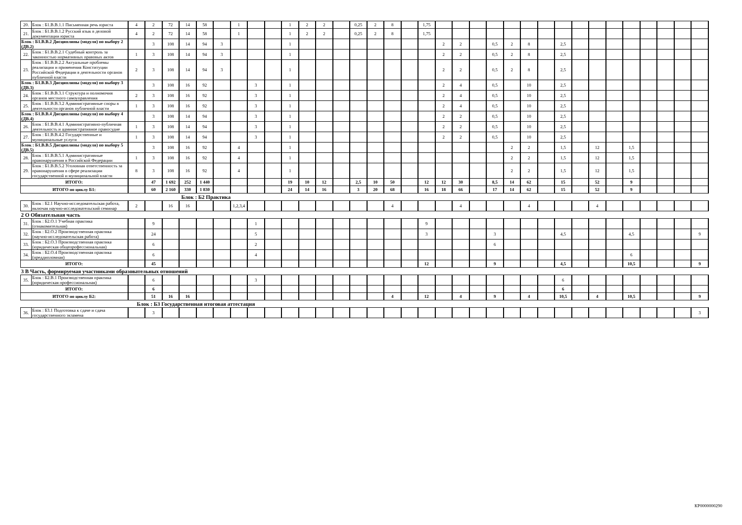| 20. | Блок : Б1.В.В.1.1 Письменная речь юриста | 4 | 2 | 72 | 14 | 58 | | 1 | | | 1 | 2 | 2 | | 0,25 | 2 | 8 | | 1,75 | | | | | | | | | | | | | | | | |
| 21. | Блок : Б1.В.В.1.2 Русский язык в деловой документации юриста | 4 | 2 | 72 | 14 | 58 | | 1 | | | 1 | 2 | 2 | | 0,25 | 2 | 8 | | 1,75 | | | | | | | | | | | | | | | | |
| Блок : Б1.В.В.2 Дисциплины (модуля) по выбору 2 (ДВ.2) | | | 3 | 108 | 14 | 94 | 3 | | | | 1 | | | | | | | | | 2 | 2 | | 0,5 | 2 | 8 | | 2,5 | | | | | | | | |
| 22. | Блок : Б1.В.В.2.1 Судебный контроль за законностью нормативных правовых актов | 1 | 3 | 108 | 14 | 94 | 3 | | | | 1 | | | | | | | | | 2 | 2 | | 0,5 | 2 | 8 | | 2,5 | | | | | | | | |
| 23. | Блок : Б1.В.В.2.2 Актуальные проблемы реализации и применения Конституции Российской Федерации в деятельности органов публичной власти | 2 | 3 | 108 | 14 | 94 | 3 | | | | 1 | | | | | | | | | 2 | 2 | | 0,5 | 2 | 8 | | 2,5 | | | | | | | | |
| Блок : Б1.В.В.3 Дисциплины (модуля) по выбору 3 (ДВ.3) | | | 3 | 108 | 16 | 92 | | | 3 | | 1 | | | | | | | | | 2 | 4 | | 0,5 | | 10 | | 2,5 | | | | | | | | |
| 24. | Блок : Б1.В.В.3.1 Структура и полномочия органов местного самоуправления | 2 | 3 | 108 | 16 | 92 | | | 3 | | 1 | | | | | | | | | 2 | 4 | | 0,5 | | 10 | | 2,5 | | | | | | | | |
| 25. | Блок : Б1.В.В.3.2 Административные споры в деятельности органов публичной власти | 1 | 3 | 108 | 16 | 92 | | | 3 | | 1 | | | | | | | | | 2 | 4 | | 0,5 | | 10 | | 2,5 | | | | | | | | |
| Блок : Б1.В.В.4 Дисциплины (модуля) по выбору 4 (ДВ.4) | | | 3 | 108 | 14 | 94 | | | 3 | | 1 | | | | | | | | | 2 | 2 | | 0,5 | | 10 | | 2,5 | | | | | | | | |
| 26. | Блок : Б1.В.В.4.1 Административно-публичная деятельность и административное правосудие | 1 | 3 | 108 | 14 | 94 | | | 3 | | 1 | | | | | | | | | 2 | 2 | | 0,5 | | 10 | | 2,5 | | | | | | | | |
| 27. | Блок : Б1.В.В.4.2 Государственные и муниципальные услуги | 1 | 3 | 108 | 14 | 94 | | | 3 | | 1 | | | | | | | | | 2 | 2 | | 0,5 | | 10 | | 2,5 | | | | | | | | |
| Блок : Б1.В.В.5 Дисциплины (модуля) по выбору 5 (ДВ.5) | | | 3 | 108 | 16 | 92 | | 4 | | | 1 | | | | | | | | | | | | | 2 | 2 | | 1,5 | | 12 | | 1,5 | | | | |
| 28. | Блок : Б1.В.В.5.1 Административные правонарушения в Российской Федерации | 1 | 3 | 108 | 16 | 92 | | 4 | | | 1 | | | | | | | | | | | | | 2 | 2 | | 1,5 | | 12 | | 1,5 | | | | |
| 29. | Блок : Б1.В.В.5.2 Уголовная ответственность за правонарушения в сфере реализации государственной и муниципальной власти | 8 | 3 | 108 | 16 | 92 | | 4 | | | 1 | | | | | | | | | | | | | 2 | 2 | | 1,5 | | 12 | | 1,5 | | | | |
| ИТОГО: | | | 47 | 1 692 | 252 | 1 440 | | | | | 19 | 10 | 12 | | 2,5 | 10 | 50 | | 12 | 12 | 30 | | 8,5 | 14 | 62 | | 15 | | 52 | | 9 | | | | |
| ИТОГО по циклу Б1: | | | 60 | 2 160 | 330 | 1 830 | | | | | 24 | 14 | 16 | | 3 | 20 | 68 | | 16 | 18 | 66 | | 17 | 14 | 62 | | 15 | | 52 | | 9 | | | | |
| Блок : Б2 Практика | | | | | | | | | | | | | | | | | | | | | | | | | | | | | | | | | | | |
| 30. | Блок : Б2.1 Научно-исследовательская работа, включая научно-исследовательский семинар | 2 | | 16 | 16 | | | 1,2,3,4 | | | | | | | | | 4 | | | | 4 | | | | 4 | | | | 4 | | | | | | |
| 2 О Обязательная часть | | | | | | | | | | | | | | | | | | | | | | | | | | | | | | | | | | | |
| 31. | Блок : Б2.О.1 Учебная практика (ознакомительная) | | 9 | | | | | | 1 | | | | | | | | | | 9 | | | | | | | | | | | | | | | | |
| 32. | Блок : Б2.О.2 Производственная практика (научно-исследовательская работа) | | 24 | | | | | | 5 | | | | | | | | | | 3 | | | | 3 | | | | 4,5 | | | | 4,5 | | | | 9 |
| 33. | Блок : Б2.О.3 Производственная практика (юридическая общепрофессиональная) | | 6 | | | | | | 2 | | | | | | | | | | | | | | 6 | | | | | | | | | | | | |
| 34. | Блок : Б2.О.4 Производственная практика (преддипломная) | | 6 | | | | | | 4 | | | | | | | | | | | | | | | | | | | | | | 6 | | | | |
| ИТОГО: | | | 45 | | | | | | | | | | | | | | | | 12 | | | | 9 | | | | 4,5 | | | | 10,5 | | | | 9 |
| 3 В Часть, формируемая участниками образовательных отношений | | | | | | | | | | | | | | | | | | | | | | | | | | | | | | | | | | | |
| 35. | Блок : Б2.В.1 Производственная практика (юридическая профессиональная) | | 6 | | | | | | 3 | | | | | | | | | | | | | | | | | | 6 | | | | | | | | |
| ИТОГО: | | | 6 | | | | | | | | | | | | | | | | | | | | | | | | 6 | | | | | | | | |
| ИТОГО по циклу Б2: | | | 51 | 16 | 16 | | | | | | | | | | | | 4 | | 12 | | 4 | | 9 | | 4 | | 10,5 | | 4 | | 10,5 | | | | 9 |
| Блок : Б3 Государственная итоговая аттестация | | | | | | | | | | | | | | | | | | | | | | | | | | | | | | | | | | | |
| 36. | Блок : Б3.1 Подготовка к сдаче и сдача государственного экзамена | | 3 | | | | | | | | | | | | | | | | | | | | | | | | | | | | | | | | 3 |
КР0000000290